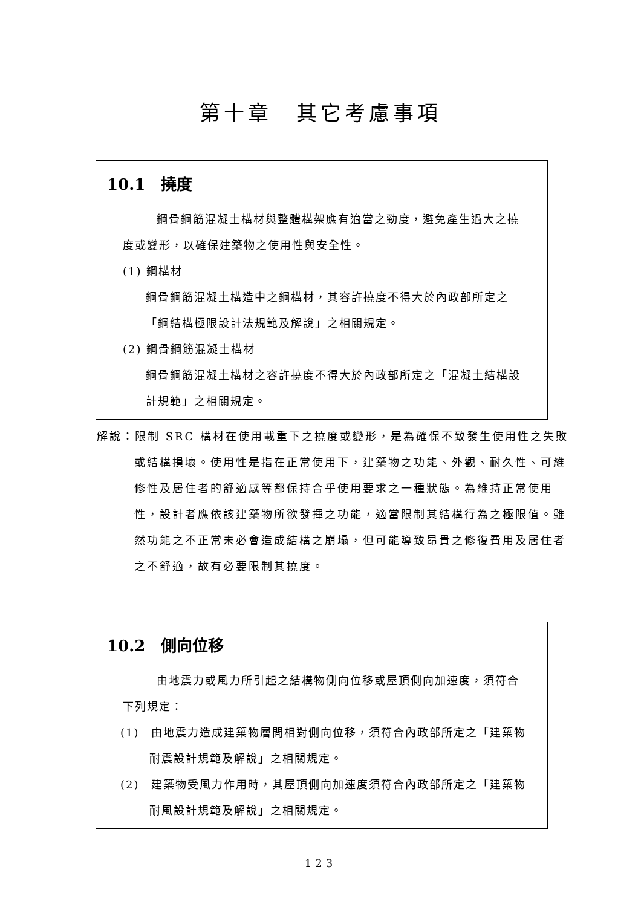第十章　其它考慮事項
10.1　撓度
鋼骨鋼筋混凝土構材與整體構架應有適當之勁度，避免產生過大之撓度或變形，以確保建築物之使用性與安全性。
(1) 鋼構材
鋼骨鋼筋混凝土構造中之鋼構材，其容許撓度不得大於內政部所定之「鋼結構極限設計法規範及解說」之相關規定。
(2) 鋼骨鋼筋混凝土構材
鋼骨鋼筋混凝土構材之容許撓度不得大於內政部所定之「混凝土結構設計規範」之相關規定。
解說：限制 SRC 構材在使用載重下之撓度或變形，是為確保不致發生使用性之失敗或結構損壞。使用性是指在正常使用下，建築物之功能、外觀、耐久性、可維修性及居住者的舒適感等都保持合乎使用要求之一種狀態。為維持正常使用性，設計者應依該建築物所欲發揮之功能，適當限制其結構行為之極限值。雖然功能之不正常未必會造成結構之崩塌，但可能導致昂貴之修復費用及居住者之不舒適，故有必要限制其撓度。
10.2　側向位移
由地震力或風力所引起之結構物側向位移或屋頂側向加速度，須符合下列規定：
(1)　由地震力造成建築物層間相對側向位移，須符合內政部所定之「建築物耐震設計規範及解說」之相關規定。
(2)　建築物受風力作用時，其屋頂側向加速度須符合內政部所定之「建築物耐風設計規範及解說」之相關規定。
123